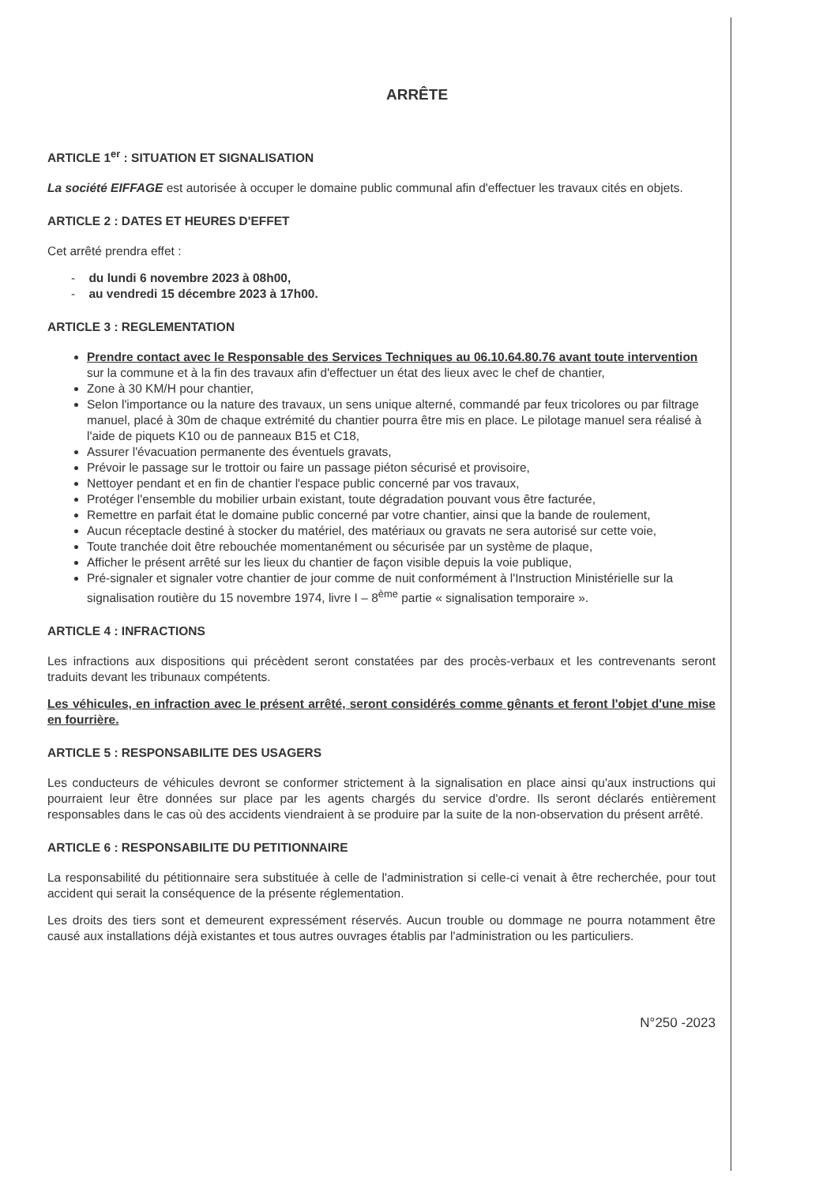ARRÊTE
ARTICLE 1<sup>er</sup> : SITUATION ET SIGNALISATION
La société EIFFAGE est autorisée à occuper le domaine public communal afin d'effectuer les travaux cités en objets.
ARTICLE 2 : DATES ET HEURES D'EFFET
Cet arrêté prendra effet :
- du lundi 6 novembre 2023 à 08h00,
- au vendredi 15 décembre 2023 à 17h00.
ARTICLE 3 : REGLEMENTATION
Prendre contact avec le Responsable des Services Techniques au 06.10.64.80.76 avant toute intervention sur la commune et à la fin des travaux afin d'effectuer un état des lieux avec le chef de chantier,
Zone à 30 KM/H pour chantier,
Selon l'importance ou la nature des travaux, un sens unique alterné, commandé par feux tricolores ou par filtrage manuel, placé à 30m de chaque extrémité du chantier pourra être mis en place. Le pilotage manuel sera réalisé à l'aide de piquets K10 ou de panneaux B15 et C18,
Assurer l'évacuation permanente des éventuels gravats,
Prévoir le passage sur le trottoir ou faire un passage piéton sécurisé et provisoire,
Nettoyer pendant et en fin de chantier l'espace public concerné par vos travaux,
Protéger l'ensemble du mobilier urbain existant, toute dégradation pouvant vous être facturée,
Remettre en parfait état le domaine public concerné par votre chantier, ainsi que la bande de roulement,
Aucun réceptacle destiné à stocker du matériel, des matériaux ou gravats ne sera autorisé sur cette voie,
Toute tranchée doit être rebouchée momentanément ou sécurisée par un système de plaque,
Afficher le présent arrêté sur les lieux du chantier de façon visible depuis la voie publique,
Pré-signaler et signaler votre chantier de jour comme de nuit conformément à l'Instruction Ministérielle sur la signalisation routière du 15 novembre 1974, livre I – 8<sup>ème</sup> partie « signalisation temporaire ».
ARTICLE 4 : INFRACTIONS
Les infractions aux dispositions qui précèdent seront constatées par des procès-verbaux et les contrevenants seront traduits devant les tribunaux compétents.
Les véhicules, en infraction avec le présent arrêté, seront considérés comme gênants et feront l'objet d'une mise en fourrière.
ARTICLE 5 : RESPONSABILITE DES USAGERS
Les conducteurs de véhicules devront se conformer strictement à la signalisation en place ainsi qu'aux instructions qui pourraient leur être données sur place par les agents chargés du service d'ordre. Ils seront déclarés entièrement responsables dans le cas où des accidents viendraient à se produire par la suite de la non-observation du présent arrêté.
ARTICLE 6 : RESPONSABILITE DU PETITIONNAIRE
La responsabilité du pétitionnaire sera substituée à celle de l'administration si celle-ci venait à être recherchée, pour tout accident qui serait la conséquence de la présente réglementation.
Les droits des tiers sont et demeurent expressément réservés. Aucun trouble ou dommage ne pourra notamment être causé aux installations déjà existantes et tous autres ouvrages établis par l'administration ou les particuliers.
N°250 -2023